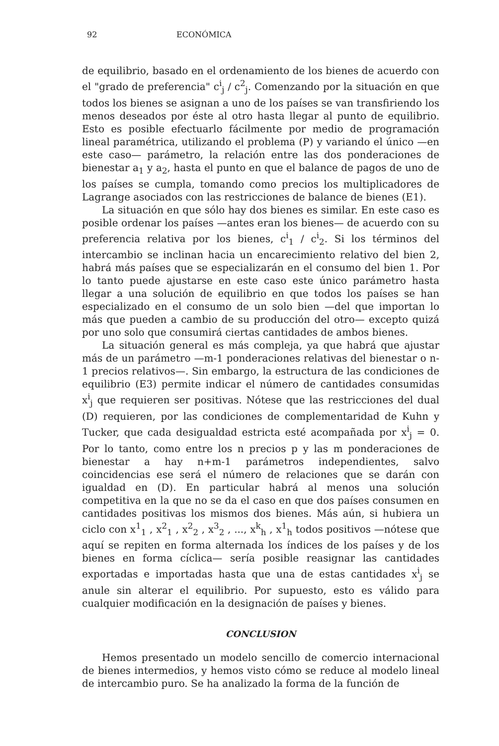92 ECONÓMICA
de equilibrio, basado en el ordenamiento de los bienes de acuerdo con el "grado de preferencia" c<sup>i</sup><sub>j</sub> / c<sup>2</sup><sub>j</sub>. Comenzando por la situación en que todos los bienes se asignan a uno de los países se van transfiriendo los menos deseados por éste al otro hasta llegar al punto de equilibrio. Esto es posible efectuarlo fácilmente por medio de programación lineal paramétrica, utilizando el problema (P) y variando el único —en este caso— parámetro, la relación entre las dos ponderaciones de bienestar a<sub>1</sub> y a<sub>2</sub>, hasta el punto en que el balance de pagos de uno de los países se cumpla, tomando como precios los multiplicadores de Lagrange asociados con las restricciones de balance de bienes (E1).
La situación en que sólo hay dos bienes es similar. En este caso es posible ordenar los países —antes eran los bienes— de acuerdo con su preferencia relativa por los bienes, c<sup>i</sup><sub>1</sub> / c<sup>i</sup><sub>2</sub>. Si los términos del intercambio se inclinan hacia un encarecimiento relativo del bien 2, habrá más países que se especializarán en el consumo del bien 1. Por lo tanto puede ajustarse en este caso este único parámetro hasta llegar a una solución de equilibrio en que todos los países se han especializado en el consumo de un solo bien —del que importan lo más que pueden a cambio de su producción del otro— excepto quizá por uno solo que consumirá ciertas cantidades de ambos bienes.
La situación general es más compleja, ya que habrá que ajustar más de un parámetro —m-1 ponderaciones relativas del bienestar o n-1 precios relativos—. Sin embargo, la estructura de las condiciones de equilibrio (E3) permite indicar el número de cantidades consumidas x<sup>i</sup><sub>j</sub> que requieren ser positivas. Nótese que las restricciones del dual (D) requieren, por las condiciones de complementaridad de Kuhn y Tucker, que cada desigualdad estricta esté acompañada por x<sup>i</sup><sub>j</sub> = 0. Por lo tanto, como entre los n precios p y las m ponderaciones de bienestar a hay n+m-1 parámetros independientes, salvo coincidencias ese será el número de relaciones que se darán con igualdad en (D). En particular habrá al menos una solución competitiva en la que no se da el caso en que dos países consumen en cantidades positivas los mismos dos bienes. Más aún, si hubiera un ciclo con x<sup>1</sup><sub>1</sub> , x<sup>2</sup><sub>1</sub> , x<sup>2</sup><sub>2</sub> , x<sup>3</sup><sub>2</sub> , ..., x<sup>k</sup><sub>h</sub> , x<sup>1</sup><sub>h</sub> todos positivos —nótese que aquí se repiten en forma alternada los índices de los países y de los bienes en forma cíclica— sería posible reasignar las cantidades exportadas e importadas hasta que una de estas cantidades x<sup>i</sup><sub>j</sub> se anule sin alterar el equilibrio. Por supuesto, esto es válido para cualquier modificación en la designación de países y bienes.
CONCLUSION
Hemos presentado un modelo sencillo de comercio internacional de bienes intermedios, y hemos visto cómo se reduce al modelo lineal de intercambio puro. Se ha analizado la forma de la función de